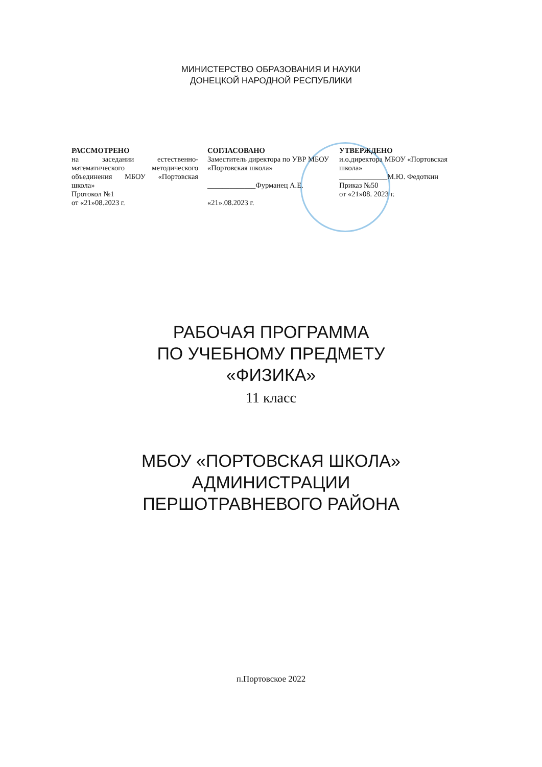МИНИСТЕРСТВО ОБРАЗОВАНИЯ И НАУКИ
ДОНЕЦКОЙ НАРОДНОЙ РЕСПУБЛИКИ
РАССМОТРЕНО
на заседании естественно-математического методического объединения МБОУ «Портовская школа»
Протокол №1
от «21»08.2023 г.
СОГЛАСОВАНО
Заместитель директора по УВР МБОУ «Портовская школа»
_____________Фурманец А.Е.
«21».08.2023 г.
УТВЕРЖДЕНО
и.о.директора МБОУ «Портовская школа»
_____________М.Ю. Федоткин
Приказ №50
от «21»08. 2023 г.
РАБОЧАЯ ПРОГРАММА
ПО УЧЕБНОМУ ПРЕДМЕТУ
«ФИЗИКА»
11 класс
МБОУ «ПОРТОВСКАЯ ШКОЛА»
АДМИНИСТРАЦИИ
ПЕРШОТРАВНЕВОГО РАЙОНА
п.Портовское 2022